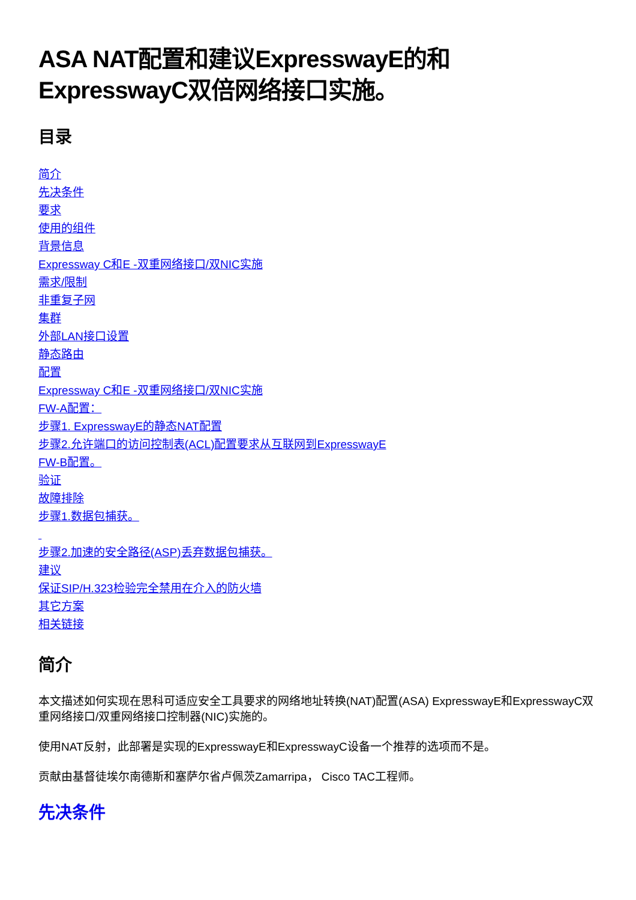ASA NAT配置和建议ExpresswayE的和ExpresswayC双倍网络接口实施。
目录
简介
先决条件
要求
使用的组件
背景信息
Expressway C和E -双重网络接口/双NIC实施
需求/限制
非重复子网
集群
外部LAN接口设置
静态路由
配置
Expressway C和E -双重网络接口/双NIC实施
FW-A配置：
步骤1. ExpresswayE的静态NAT配置
步骤2.允许端口的访问控制表(ACL)配置要求从互联网到ExpresswayE
FW-B配置。
验证
故障排除
步骤1.数据包捕获。
步骤2.加速的安全路径(ASP)丢弃数据包捕获。
建议
保证SIP/H.323检验完全禁用在介入的防火墙
其它方案
相关链接
简介
本文描述如何实现在思科可适应安全工具要求的网络地址转换(NAT)配置(ASA) ExpresswayE和ExpresswayC双重网络接口/双重网络接口控制器(NIC)实施的。
使用NAT反射，此部署是实现的ExpresswayE和ExpresswayC设备一个推荐的选项而不是。
贡献由基督徒埃尔南德斯和塞萨尔省卢佩茨Zamarripa， Cisco TAC工程师。
先决条件